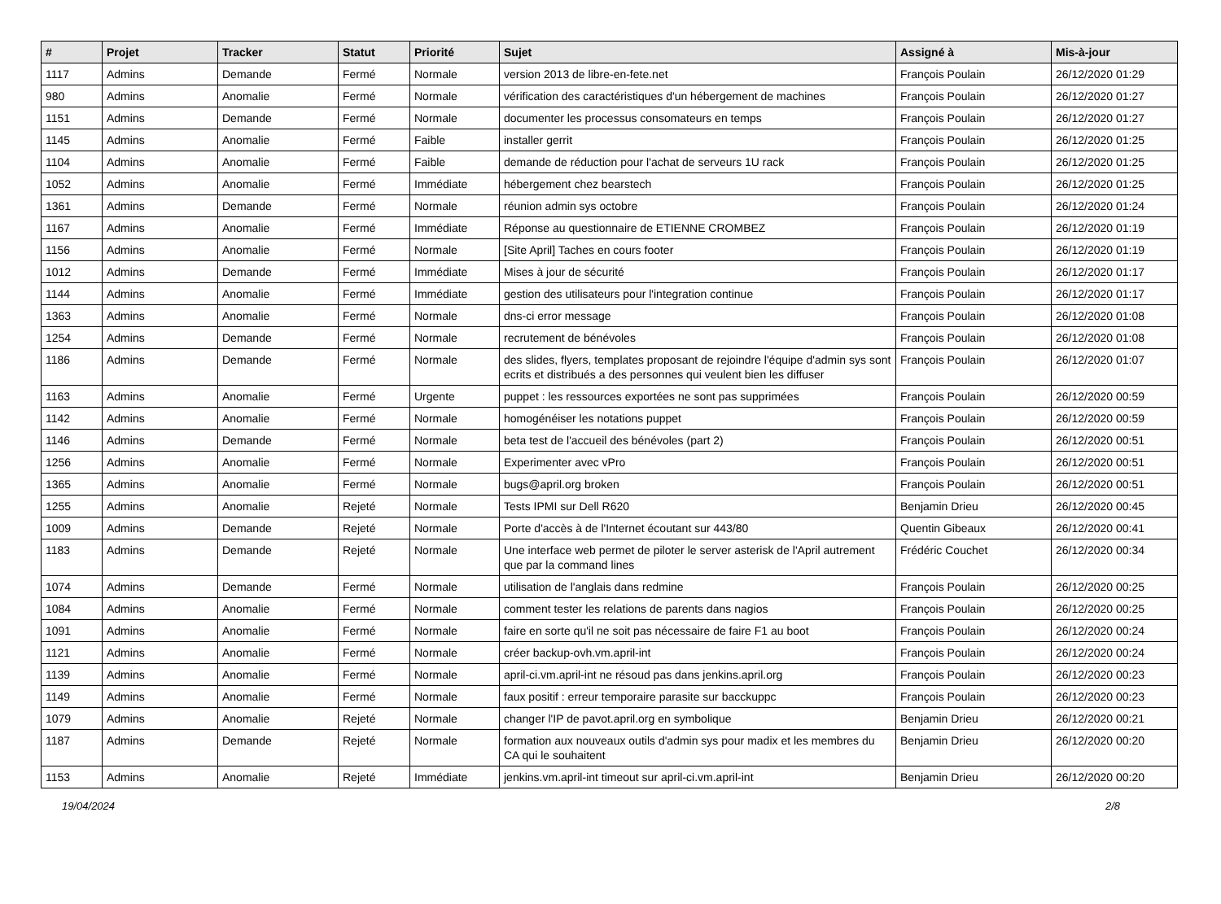| # | Projet | Tracker | Statut | Priorité | Sujet | Assigné à | Mis-à-jour |
| --- | --- | --- | --- | --- | --- | --- | --- |
| 1117 | Admins | Demande | Fermé | Normale | version 2013 de libre-en-fete.net | François Poulain | 26/12/2020 01:29 |
| 980 | Admins | Anomalie | Fermé | Normale | vérification des caractéristiques d'un hébergement de machines | François Poulain | 26/12/2020 01:27 |
| 1151 | Admins | Demande | Fermé | Normale | documenter les processus consomateurs en temps | François Poulain | 26/12/2020 01:27 |
| 1145 | Admins | Anomalie | Fermé | Faible | installer gerrit | François Poulain | 26/12/2020 01:25 |
| 1104 | Admins | Anomalie | Fermé | Faible | demande de réduction pour l'achat de serveurs 1U rack | François Poulain | 26/12/2020 01:25 |
| 1052 | Admins | Anomalie | Fermé | Immédiate | hébergement chez bearstech | François Poulain | 26/12/2020 01:25 |
| 1361 | Admins | Demande | Fermé | Normale | réunion admin sys octobre | François Poulain | 26/12/2020 01:24 |
| 1167 | Admins | Anomalie | Fermé | Immédiate | Réponse au questionnaire de ETIENNE CROMBEZ | François Poulain | 26/12/2020 01:19 |
| 1156 | Admins | Anomalie | Fermé | Normale | [Site April] Taches en cours footer | François Poulain | 26/12/2020 01:19 |
| 1012 | Admins | Demande | Fermé | Immédiate | Mises à jour de sécurité | François Poulain | 26/12/2020 01:17 |
| 1144 | Admins | Anomalie | Fermé | Immédiate | gestion des utilisateurs pour l'integration continue | François Poulain | 26/12/2020 01:17 |
| 1363 | Admins | Anomalie | Fermé | Normale | dns-ci error message | François Poulain | 26/12/2020 01:08 |
| 1254 | Admins | Demande | Fermé | Normale | recrutement de bénévoles | François Poulain | 26/12/2020 01:08 |
| 1186 | Admins | Demande | Fermé | Normale | des slides, flyers, templates proposant de rejoindre l'équipe d'admin sys sont ecrits et distribués a des personnes qui veulent bien les diffuser | François Poulain | 26/12/2020 01:07 |
| 1163 | Admins | Anomalie | Fermé | Urgente | puppet : les ressources exportées ne sont pas supprimées | François Poulain | 26/12/2020 00:59 |
| 1142 | Admins | Anomalie | Fermé | Normale | homogénéiser les notations puppet | François Poulain | 26/12/2020 00:59 |
| 1146 | Admins | Demande | Fermé | Normale | beta test de l'accueil des bénévoles (part 2) | François Poulain | 26/12/2020 00:51 |
| 1256 | Admins | Anomalie | Fermé | Normale | Experimenter avec vPro | François Poulain | 26/12/2020 00:51 |
| 1365 | Admins | Anomalie | Fermé | Normale | bugs@april.org broken | François Poulain | 26/12/2020 00:51 |
| 1255 | Admins | Anomalie | Rejeté | Normale | Tests IPMI sur Dell R620 | Benjamin Drieu | 26/12/2020 00:45 |
| 1009 | Admins | Demande | Rejeté | Normale | Porte d'accès à de l'Internet écoutant sur 443/80 | Quentin Gibeaux | 26/12/2020 00:41 |
| 1183 | Admins | Demande | Rejeté | Normale | Une interface web permet de piloter le server asterisk de l'April autrement que par la command lines | Frédéric Couchet | 26/12/2020 00:34 |
| 1074 | Admins | Demande | Fermé | Normale | utilisation de l'anglais dans redmine | François Poulain | 26/12/2020 00:25 |
| 1084 | Admins | Anomalie | Fermé | Normale | comment tester les relations de parents dans nagios | François Poulain | 26/12/2020 00:25 |
| 1091 | Admins | Anomalie | Fermé | Normale | faire en sorte qu'il ne soit pas nécessaire de faire F1 au boot | François Poulain | 26/12/2020 00:24 |
| 1121 | Admins | Anomalie | Fermé | Normale | créer backup-ovh.vm.april-int | François Poulain | 26/12/2020 00:24 |
| 1139 | Admins | Anomalie | Fermé | Normale | april-ci.vm.april-int ne résoud pas dans jenkins.april.org | François Poulain | 26/12/2020 00:23 |
| 1149 | Admins | Anomalie | Fermé | Normale | faux positif : erreur temporaire parasite sur bacckuppc | François Poulain | 26/12/2020 00:23 |
| 1079 | Admins | Anomalie | Rejeté | Normale | changer l'IP de pavot.april.org en symbolique | Benjamin Drieu | 26/12/2020 00:21 |
| 1187 | Admins | Demande | Rejeté | Normale | formation aux nouveaux outils d'admin sys pour madix et les membres du CA qui le souhaitent | Benjamin Drieu | 26/12/2020 00:20 |
| 1153 | Admins | Anomalie | Rejeté | Immédiate | jenkins.vm.april-int timeout sur april-ci.vm.april-int | Benjamin Drieu | 26/12/2020 00:20 |
19/04/2024 2/8